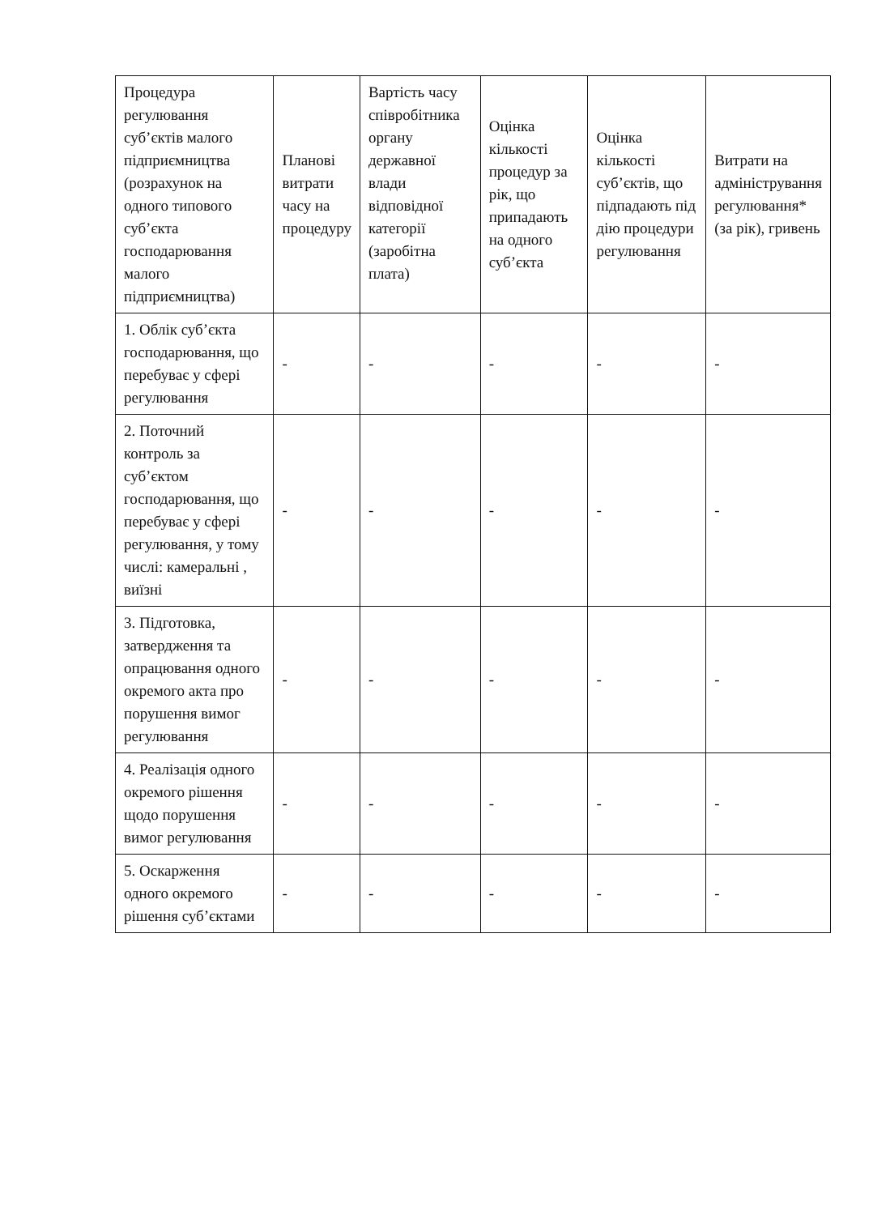| Процедура регулювання суб’єктів малого підприємництва (розрахунок на одного типового суб’єкта господарювання малого підприємництва) | Планові витрати часу на процедуру | Вартість часу співробітника органу державної влади відповідної категорії (заробітна плата) | Оцінка кількості процедур за рік, що припадають на одного суб’єкта | Оцінка кількості суб’єктів, що підпадають під дію процедури регулювання | Витрати на адміністрування регулювання* (за рік), гривень |
| --- | --- | --- | --- | --- | --- |
| 1. Облік суб’єкта господарювання, що перебуває у сфері регулювання | - | - | - | - | - |
| 2. Поточний контроль за суб’єктом господарювання, що перебуває у сфері регулювання, у тому числі: камеральні , виїзні | - | - | - | - | - |
| 3. Підготовка, затвердження та опрацювання одного окремого акта про порушення вимог регулювання | - | - | - | - | - |
| 4. Реалізація одного окремого рішення щодо порушення вимог регулювання | - | - | - | - | - |
| 5. Оскарження одного окремого рішення суб’єктами | - | - | - | - | - |